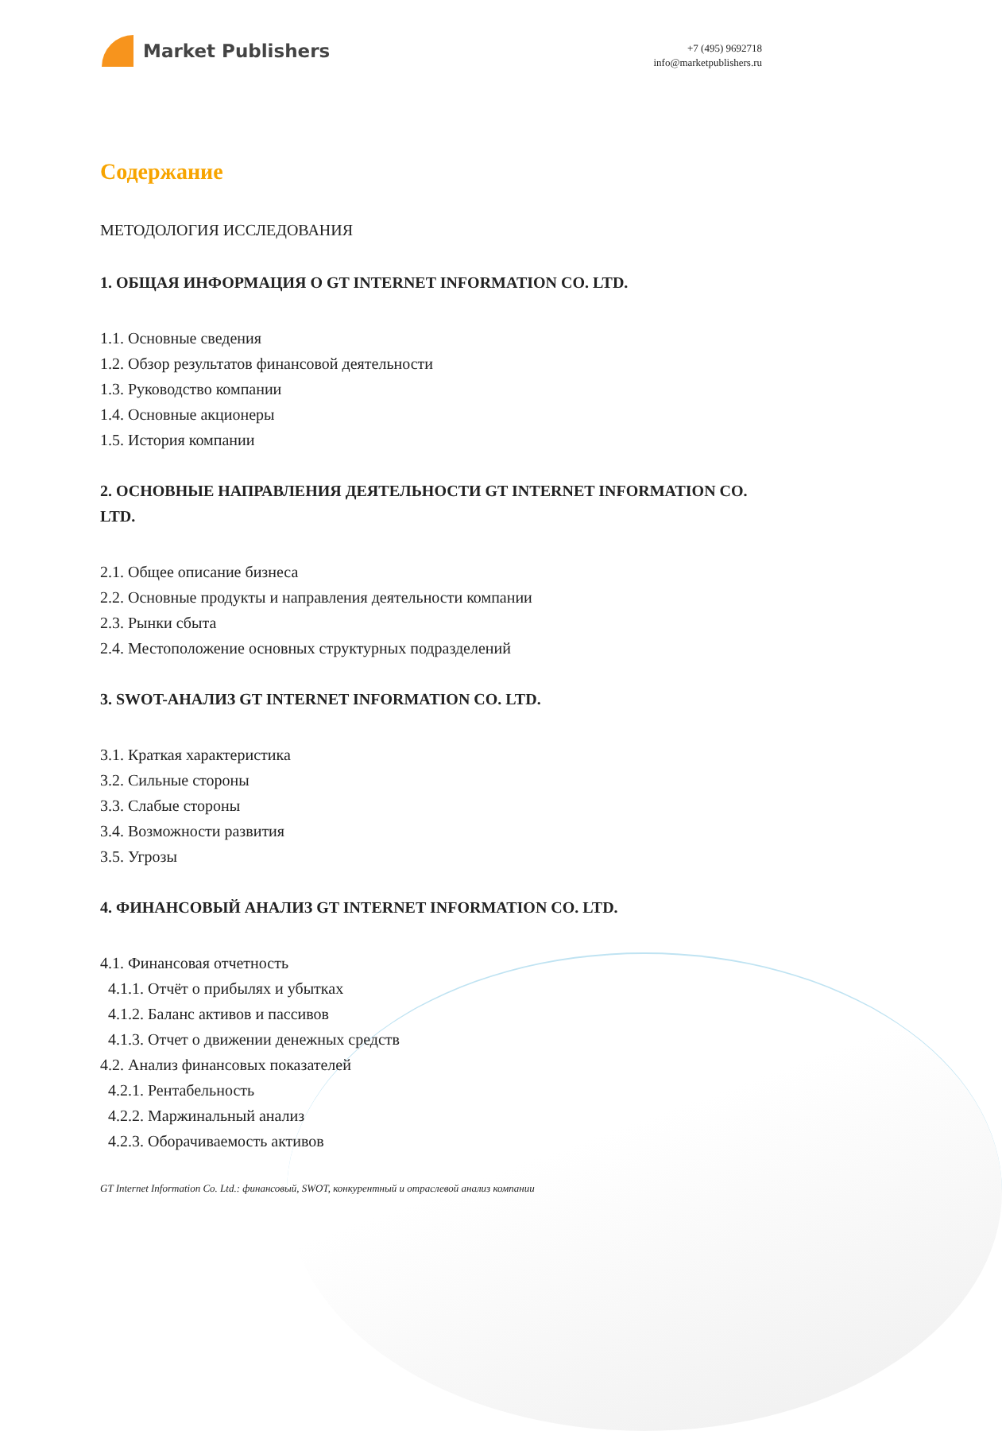Market Publishers
+7 (495) 9692718
info@marketpublishers.ru
Содержание
МЕТОДОЛОГИЯ ИССЛЕДОВАНИЯ
1. ОБЩАЯ ИНФОРМАЦИЯ О GT INTERNET INFORMATION CO. LTD.
1.1. Основные сведения
1.2. Обзор результатов финансовой деятельности
1.3. Руководство компании
1.4. Основные акционеры
1.5. История компании
2. ОСНОВНЫЕ НАПРАВЛЕНИЯ ДЕЯТЕЛЬНОСТИ GT INTERNET INFORMATION CO. LTD.
2.1. Общее описание бизнеса
2.2. Основные продукты и направления деятельности компании
2.3. Рынки сбыта
2.4. Местоположение основных структурных подразделений
3. SWOT-АНАЛИЗ GT INTERNET INFORMATION CO. LTD.
3.1. Краткая характеристика
3.2. Сильные стороны
3.3. Слабые стороны
3.4. Возможности развития
3.5. Угрозы
4. ФИНАНСОВЫЙ АНАЛИЗ GT INTERNET INFORMATION CO. LTD.
4.1. Финансовая отчетность
4.1.1. Отчёт о прибылях и убытках
4.1.2. Баланс активов и пассивов
4.1.3. Отчет о движении денежных средств
4.2. Анализ финансовых показателей
4.2.1. Рентабельность
4.2.2. Маржинальный анализ
4.2.3. Оборачиваемость активов
GT Internet Information Co. Ltd.: финансовый, SWOT, конкурентный и отраслевой анализ компании